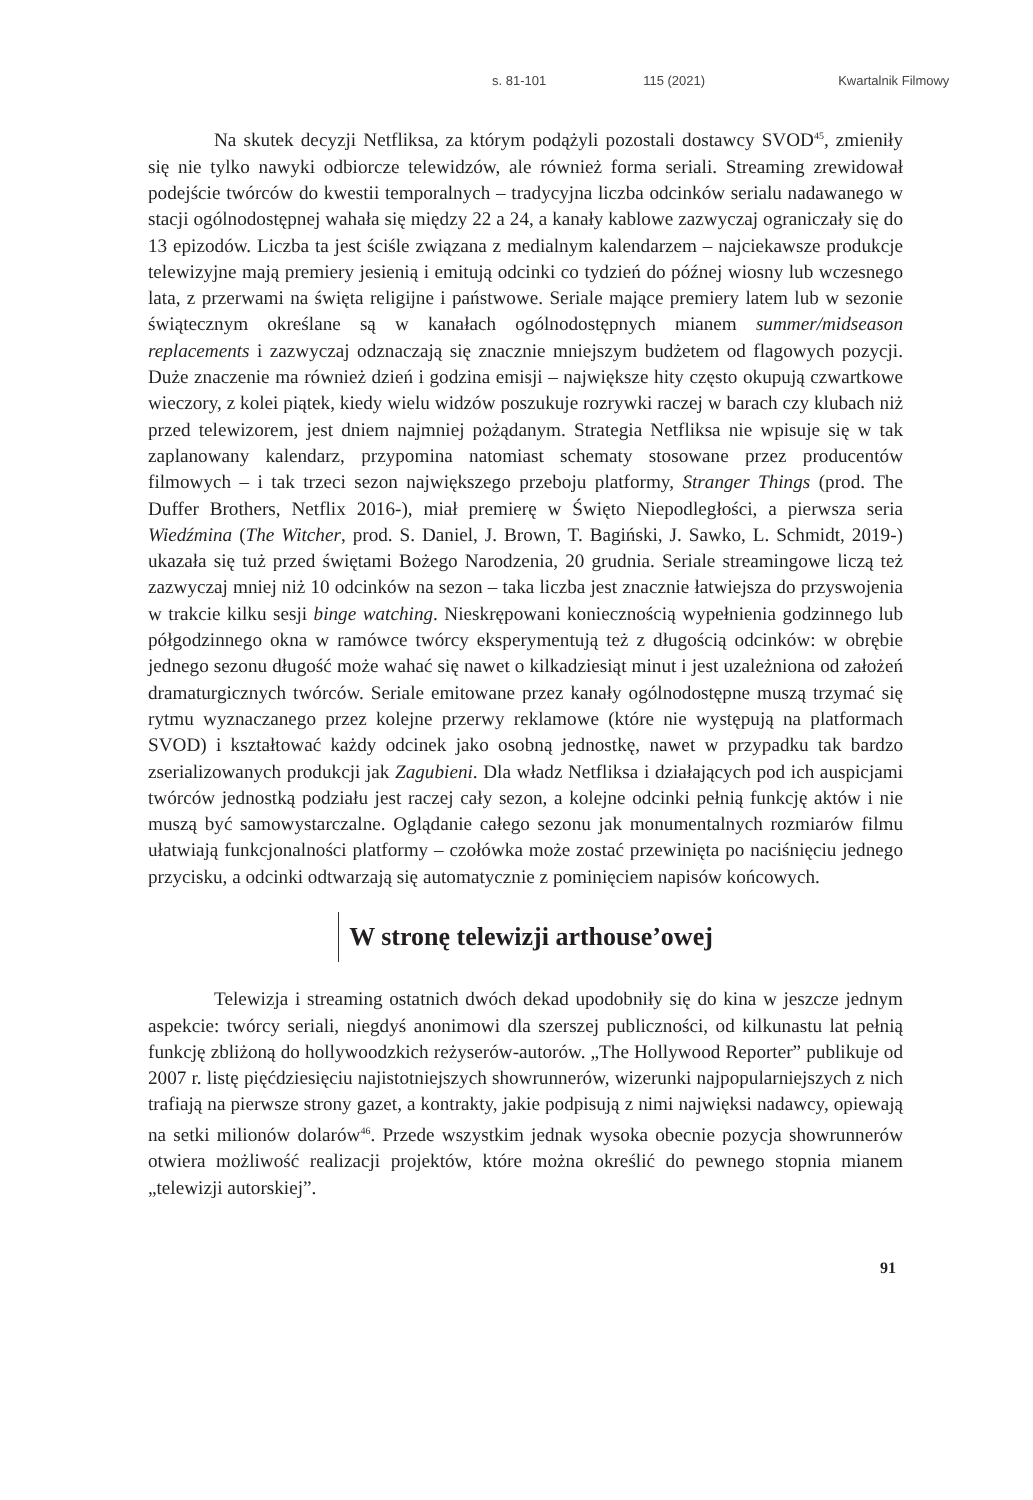s. 81-101 115 (2021) Kwartalnik Filmowy
Na skutek decyzji Netfliksa, za którym podążyli pozostali dostawcy SVOD<sup>45</sup>, zmieniły się nie tylko nawyki odbiorcze telewidzów, ale również forma seriali. Streaming zrewidował podejście twórców do kwestii temporalnych – tradycyjna liczba odcinków serialu nadawanego w stacji ogólnodostępnej wahała się między 22 a 24, a kanały kablowe zazwyczaj ograniczały się do 13 epizodów. Liczba ta jest ściśle związana z medialnym kalendarzem – najciekawsze produkcje telewizyjne mają premiery jesienią i emitują odcinki co tydzień do późnej wiosny lub wczesnego lata, z przerwami na święta religijne i państwowe. Seriale mające premiery latem lub w sezonie świątecznym określane są w kanałach ogólnodostępnych mianem summer/midseason replacements i zazwyczaj odznaczają się znacznie mniejszym budżetem od flagowych pozycji. Duże znaczenie ma również dzień i godzina emisji – największe hity często okupują czwartkowe wieczory, z kolei piątek, kiedy wielu widzów poszukuje rozrywki raczej w barach czy klubach niż przed telewizorem, jest dniem najmniej pożądanym. Strategia Netfliksa nie wpisuje się w tak zaplanowany kalendarz, przypomina natomiast schematy stosowane przez producentów filmowych – i tak trzeci sezon największego przeboju platformy, Stranger Things (prod. The Duffer Brothers, Netflix 2016-), miał premierę w Święto Niepodległości, a pierwsza seria Wiedźmina (The Witcher, prod. S. Daniel, J. Brown, T. Bagiński, J. Sawko, L. Schmidt, 2019-) ukazała się tuż przed świętami Bożego Narodzenia, 20 grudnia. Seriale streamingowe liczą też zazwyczaj mniej niż 10 odcinków na sezon – taka liczba jest znacznie łatwiejsza do przyswojenia w trakcie kilku sesji binge watching. Nieskrępowani koniecznością wypełnienia godzinnego lub półgodzinnego okna w ramówce twórcy eksperymentują też z długością odcinków: w obrębie jednego sezonu długość może wahać się nawet o kilkadziesiąt minut i jest uzależniona od założeń dramaturgicznych twórców. Seriale emitowane przez kanały ogólnodostępne muszą trzymać się rytmu wyznaczanego przez kolejne przerwy reklamowe (które nie występują na platformach SVOD) i kształtować każdy odcinek jako osobną jednostkę, nawet w przypadku tak bardzo zserializowanych produkcji jak Zagubieni. Dla władz Netfliksa i działających pod ich auspicjami twórców jednostką podziału jest raczej cały sezon, a kolejne odcinki pełnią funkcję aktów i nie muszą być samowystarczalne. Oglądanie całego sezonu jak monumentalnych rozmiarów filmu ułatwiają funkcjonalności platformy – czołówka może zostać przewinięta po naciśnięciu jednego przycisku, a odcinki odtwarzają się automatycznie z pominięciem napisów końcowych.
W stronę telewizji arthouse’owej
Telewizja i streaming ostatnich dwóch dekad upodobniły się do kina w jeszcze jednym aspekcie: twórcy seriali, niegdyś anonimowi dla szerszej publiczności, od kilkunastu lat pełnią funkcję zbliżoną do hollywoodzkich reżyserów-autorów. „The Hollywood Reporter” publikuje od 2007 r. listę pięćdziesięciu najistotniejszych showrunnerów, wizerunki najpopularniejszych z nich trafiają na pierwsze strony gazet, a kontrakty, jakie podpisują z nimi najwięksi nadawcy, opiewają na setki milionów dolarów<sup>46</sup>. Przede wszystkim jednak wysoka obecnie pozycja showrunnerów otwiera możliwość realizacji projektów, które można określić do pewnego stopnia mianem „telewizji autorskiej”.
91